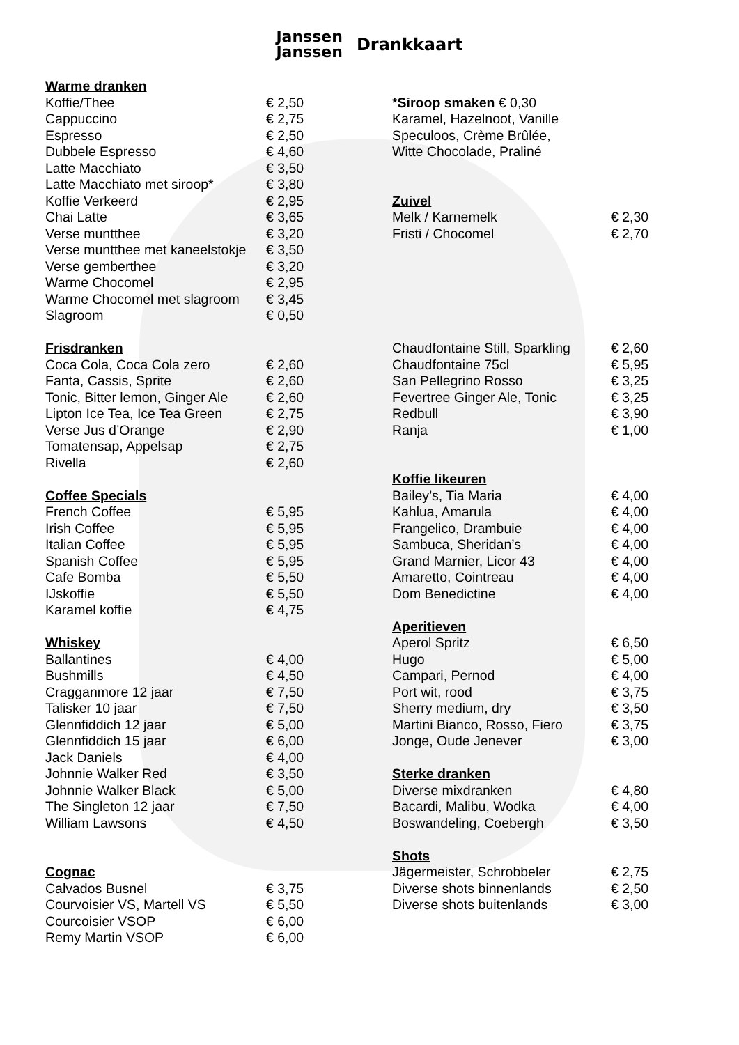Janssen
Janssen Drankkaart
| Warme dranken | |
| --- | --- |
| Koffie/Thee | € 2,50 |
| Cappuccino | € 2,75 |
| Espresso | € 2,50 |
| Dubbele Espresso | € 4,60 |
| Latte Macchiato | € 3,50 |
| Latte Macchiato met siroop* | € 3,80 |
| Koffie Verkeerd | € 2,95 |
| Chai Latte | € 3,65 |
| Verse muntthee | € 3,20 |
| Verse muntthee met kaneelstokje | € 3,50 |
| Verse gemberthee | € 3,20 |
| Warme Chocomel | € 2,95 |
| Warme Chocomel met slagroom | € 3,45 |
| Slagroom | € 0,50 |
| Frisdranken | |
| Coca Cola, Coca Cola zero | € 2,60 |
| Fanta, Cassis, Sprite | € 2,60 |
| Tonic, Bitter lemon, Ginger Ale | € 2,60 |
| Lipton Ice Tea, Ice Tea Green | € 2,75 |
| Verse Jus d’Orange | € 2,90 |
| Tomatensap, Appelsap | € 2,75 |
| Rivella | € 2,60 |
| Coffee Specials | |
| French Coffee | € 5,95 |
| Irish Coffee | € 5,95 |
| Italian Coffee | € 5,95 |
| Spanish Coffee | € 5,95 |
| Cafe Bomba | € 5,50 |
| IJskoffie | € 5,50 |
| Karamel koffie | € 4,75 |
| Whiskey | |
| Ballantines | € 4,00 |
| Bushmills | € 4,50 |
| Cragganmore 12 jaar | € 7,50 |
| Talisker 10 jaar | € 7,50 |
| Glennfiddich 12 jaar | € 5,00 |
| Glennfiddich 15 jaar | € 6,00 |
| Jack Daniels | € 4,00 |
| Johnnie Walker Red | € 3,50 |
| Johnnie Walker Black | € 5,00 |
| The Singleton 12 jaar | € 7,50 |
| William Lawsons | € 4,50 |
| Cognac | |
| Calvados Busnel | € 3,75 |
| Courvoisier VS, Martell VS | € 5,50 |
| Courcoisier VSOP | € 6,00 |
| Remy Martin VSOP | € 6,00 |
| *Siroop smaken € 0,30 | |
| Karamel, Hazelnoot, Vanille | |
| Speculoos, Crème Brûlée, | |
| Witte Chocolade, Praliné | |
| Zuivel | |
| Melk / Karnemelk | € 2,30 |
| Fristi / Chocomel | € 2,70 |
| Chaudfontaine Still, Sparkling | € 2,60 |
| Chaudfontaine 75cl | € 5,95 |
| San Pellegrino Rosso | € 3,25 |
| Fevertree Ginger Ale, Tonic | € 3,25 |
| Redbull | € 3,90 |
| Ranja | € 1,00 |
| Koffie likeuren | |
| Bailey’s, Tia Maria | € 4,00 |
| Kahlua, Amarula | € 4,00 |
| Frangelico, Drambuie | € 4,00 |
| Sambuca, Sheridan’s | € 4,00 |
| Grand Marnier, Licor 43 | € 4,00 |
| Amaretto, Cointreau | € 4,00 |
| Dom Benedictine | € 4,00 |
| Aperitieven | |
| Aperol Spritz | € 6,50 |
| Hugo | € 5,00 |
| Campari, Pernod | € 4,00 |
| Port wit, rood | € 3,75 |
| Sherry medium, dry | € 3,50 |
| Martini Bianco, Rosso, Fiero | € 3,75 |
| Jonge, Oude Jenever | € 3,00 |
| Sterke dranken | |
| Diverse mixdranken | € 4,80 |
| Bacardi, Malibu, Wodka | € 4,00 |
| Boswandeling, Coebergh | € 3,50 |
| Shots | |
| Jägermeister, Schrobbeler | € 2,75 |
| Diverse shots binnenlands | € 2,50 |
| Diverse shots buitenlands | € 3,00 |